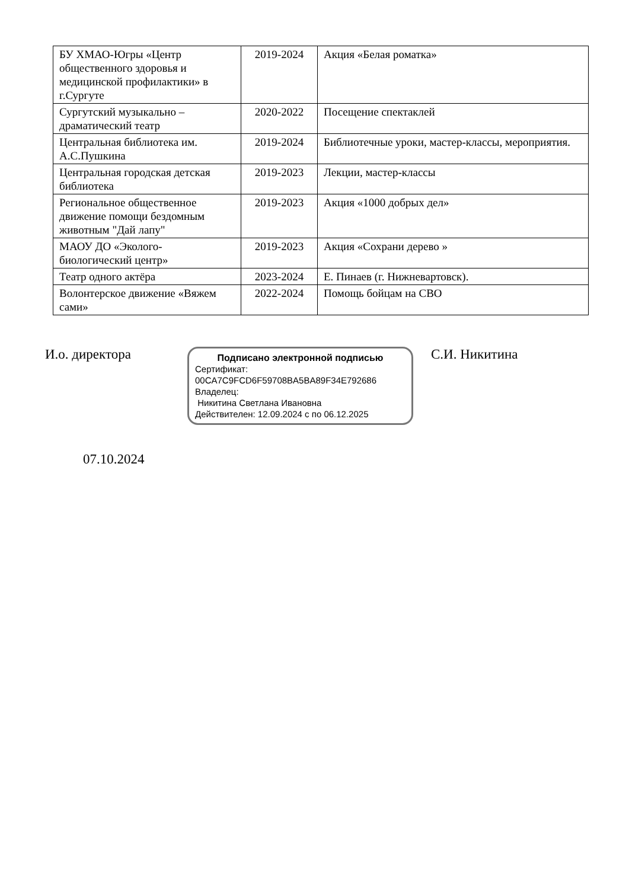| БУ ХМАО-Югры «Центр общественного здоровья и медицинской профилактики» в г.Сургуте | 2019-2024 | Акция «Белая роматка» |
| Сургутский музыкально – драматический театр | 2020-2022 | Посещение спектаклей |
| Центральная библиотека им. А.С.Пушкина | 2019-2024 | Библиотечные уроки, мастер-классы, мероприятия. |
| Центральная городская детская библиотека | 2019-2023 | Лекции, мастер-классы |
| Региональное общественное движение помощи бездомным животным "Дай лапу" | 2019-2023 | Акция «1000 добрых дел» |
| МАОУ ДО «Эколого-биологический центр» | 2019-2023 | Акция «Сохрани дерево » |
| Театр одного актёра | 2023-2024 | Е. Пинаев (г. Нижневартовск). |
| Волонтерское движение «Вяжем сами» | 2022-2024 | Помощь бойцам на СВО |
И.о. директора
Подписано электронной подписью
Сертификат:
00CA7C9FCD6F59708BA5BA89F34E792686
Владелец:
Никитина Светлана Ивановна
Действителен: 12.09.2024 с по 06.12.2025
С.И. Никитина
07.10.2024